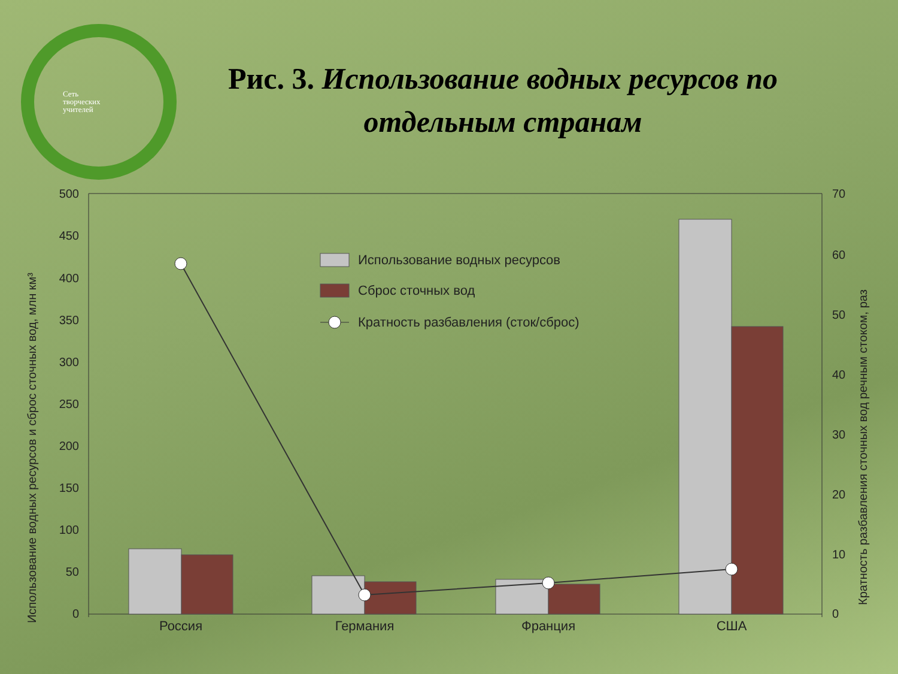Сеть
творческих
учителей
Рис. 3. Использование водных ресурсов по отдельным странам
500
450
400
350
300
250
200
150
100
50
0
70
60
50
40
30
20
10
0
Использование водных ресурсов и сброс сточных вод, млн км³
Кратность разбавления сточных вод речным стоком, раз
Россия
Германия
Франция
США
Использование водных ресурсов
Сброс сточных вод
Кратность разбавления (сток/сброс)